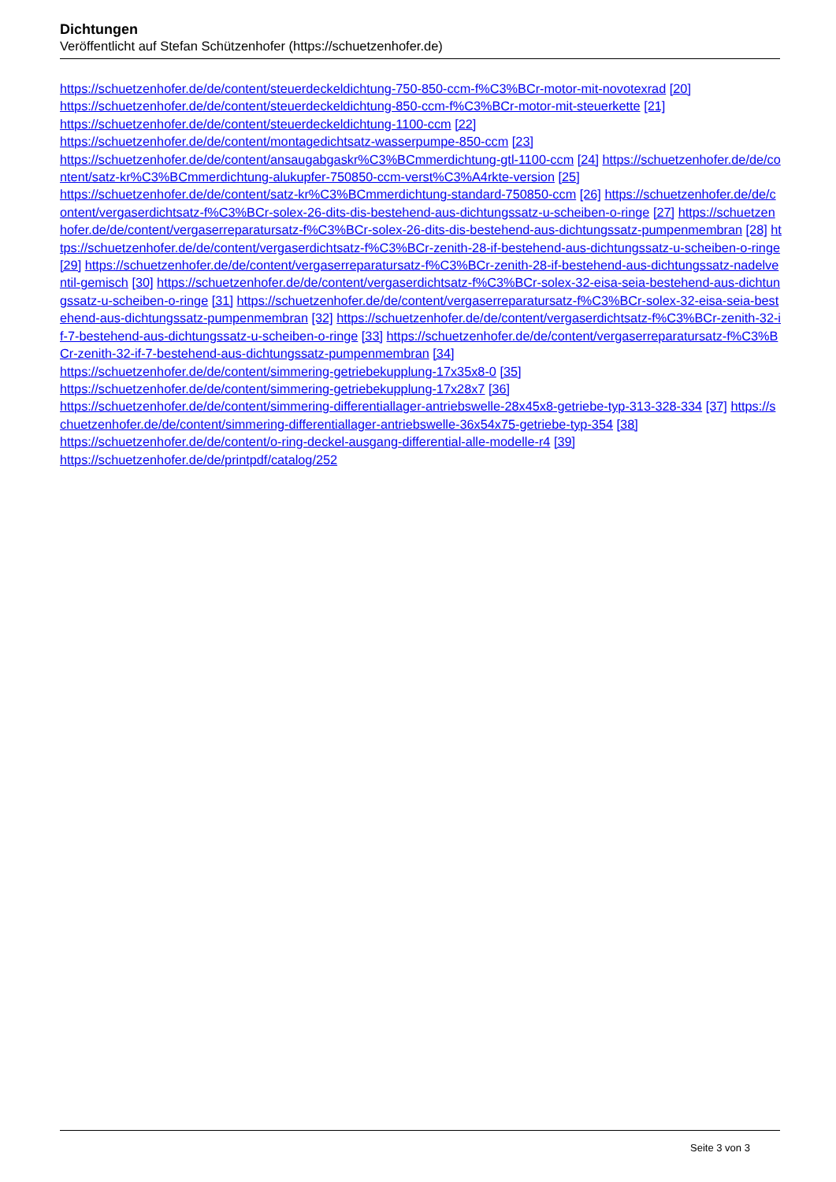Dichtungen
Veröffentlicht auf Stefan Schützenhofer (https://schuetzenhofer.de)
https://schuetzenhofer.de/de/content/steuerdeckeldichtung-750-850-ccm-f%C3%BCr-motor-mit-novotexrad [20]
https://schuetzenhofer.de/de/content/steuerdeckeldichtung-850-ccm-f%C3%BCr-motor-mit-steuerkette [21]
https://schuetzenhofer.de/de/content/steuerdeckeldichtung-1100-ccm [22]
https://schuetzenhofer.de/de/content/montagedichtsatz-wasserpumpe-850-ccm [23]
https://schuetzenhofer.de/de/content/ansaugabgaskr%C3%BCmmerdichtung-gtl-1100-ccm [24] https://schuetzenhofer.de/de/content/satz-kr%C3%BCmmerdichtung-alukupfer-750850-ccm-verst%C3%A4rkte-version [25]
https://schuetzenhofer.de/de/content/satz-kr%C3%BCmmerdichtung-standard-750850-ccm [26] https://schuetzenhofer.de/de/content/vergaserdichtsatz-f%C3%BCr-solex-26-dits-dis-bestehend-aus-dichtungssatz-u-scheiben-o-ringe [27] https://schuetzenhofer.de/de/content/vergaserreparatursatz-f%C3%BCr-solex-26-dits-dis-bestehend-aus-dichtungssatz-pumpenmembran [28] https://schuetzenhofer.de/de/content/vergaserdichtsatz-f%C3%BCr-zenith-28-if-bestehend-aus-dichtungssatz-u-scheiben-o-ringe [29] https://schuetzenhofer.de/de/content/vergaserreparatursatz-f%C3%BCr-zenith-28-if-bestehend-aus-dichtungssatz-nadelventil-gemisch [30] https://schuetzenhofer.de/de/content/vergaserdichtsatz-f%C3%BCr-solex-32-eisa-seia-bestehend-aus-dichtungssatz-u-scheiben-o-ringe [31] https://schuetzenhofer.de/de/content/vergaserreparatursatz-f%C3%BCr-solex-32-eisa-seia-bestehend-aus-dichtungssatz-pumpenmembran [32] https://schuetzenhofer.de/de/content/vergaserdichtsatz-f%C3%BCr-zenith-32-if-7-bestehend-aus-dichtungssatz-u-scheiben-o-ringe [33] https://schuetzenhofer.de/de/content/vergaserreparatursatz-f%C3%BCr-zenith-32-if-7-bestehend-aus-dichtungssatz-pumpenmembran [34]
https://schuetzenhofer.de/de/content/simmering-getriebekupplung-17x35x8-0 [35]
https://schuetzenhofer.de/de/content/simmering-getriebekupplung-17x28x7 [36]
https://schuetzenhofer.de/de/content/simmering-differentiallager-antriebswelle-28x45x8-getriebe-typ-313-328-334 [37] https://schuetzenhofer.de/de/content/simmering-differentiallager-antriebswelle-36x54x75-getriebe-typ-354 [38]
https://schuetzenhofer.de/de/content/o-ring-deckel-ausgang-differential-alle-modelle-r4 [39]
https://schuetzenhofer.de/de/printpdf/catalog/252
Seite 3 von 3